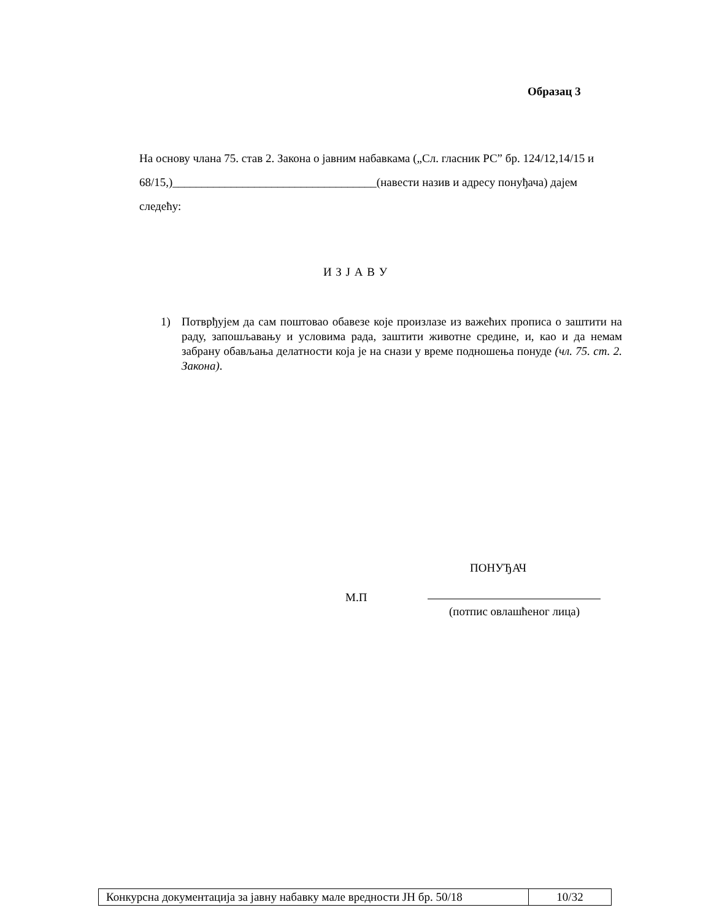Образац 3
На основу члана 75. став 2. Закона о јавним набавкама („Сл. гласник РС” бр. 124/12,14/15 и 68/15,)___________________________________(навести назив и адресу понуђача) дајем следећу:
И З Ј А В У
1) Потврђујем да сам поштовао обавезе које произлазе из важећих прописа о заштити на раду, запошљавању и условима рада, заштити животне средине, и, као и да немам забрану обављања делатности која је на снази у време подношења понуде (чл. 75. ст. 2. Закона).
ПОНУЂАЧ
М.П
(потпис овлашћеног лица)
| Конкурсна документација за јавну набавку мале вредности ЈН бр. 50/18 | 10/32 |